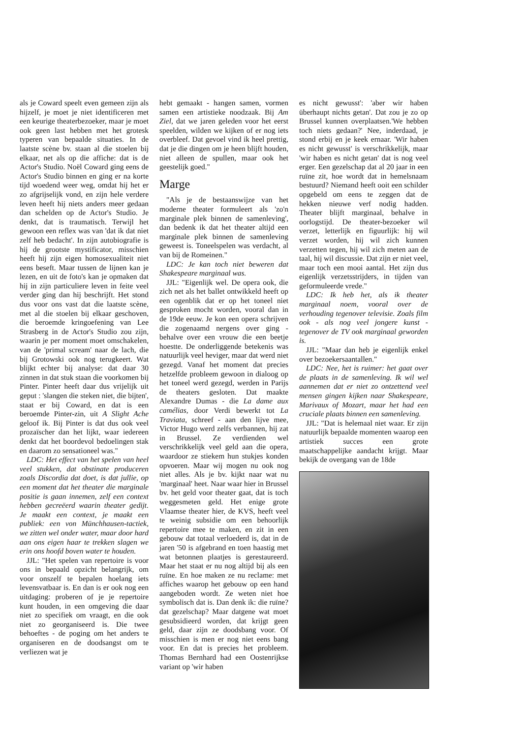als je Coward speelt even gemeen zijn als hijzelf, je moet je niet identificeren met een keurige theaterbezoeker, maar je moet ook geen last hebben met het grotesk typeren van bepaalde situaties. In de laatste scène bv. staan al die stoelen bij elkaar, net als op die affiche: dat is de Actor's Studio. Noël Coward ging eens de Actor's Studio binnen en ging er na korte tijd woedend weer weg, omdat hij het er zo afgrijselijk vond, en zijn hele verdere leven heeft hij niets anders meer gedaan dan schelden op de Actor's Studio. Je denkt, dat is traumatisch. Terwijl het gewoon een reflex was van 'dat ik dat niet zelf heb bedacht'. In zijn autobiografie is hij de grootste mystificator, misschien heeft hij zijn eigen homosexualiteit niet eens beseft. Maar tussen de lijnen kan je lezen, en uit de foto's kan je opmaken dat hij in zijn particuliere leven in feite veel verder ging dan hij beschrijft. Het stond dus voor ons vast dat die laatste scène, met al die stoelen bij elkaar geschoven, die beroemde kringoefening van Lee Strasberg in de Actor's Studio zou zijn, waarin je per moment moet omschakelen, van de 'primal scream' naar de lach, die bij Grotowski ook nog terugkeert. Wat blijkt echter bij analyse: dat daar 30 zinnen in dat stuk staan die voorkomen bij Pinter. Pinter heeft daar dus vrijelijk uit geput : 'slangen die steken niet, die bijten', staat er bij Coward, en dat is een beroemde Pinter-zin, uit A Slight Ache geloof ik. Bij Pinter is dat dus ook veel prozaïscher dan het lijkt, waar iedereen denkt dat het boordevol bedoelingen stak en daarom zo sensationeel was."
LDC: Het effect van het spelen van heel veel stukken, dat obstinate produceren zoals Discordia dat doet, is dat jullie, op een moment dat het theater die marginale positie is gaan innemen, zelf een context hebben gecreëerd waarin theater gedijt. Je maakt een context, je maakt een publiek: een von Münchhausen-tactiek, we zitten wel onder water, maar door hard aan ons eigen haar te trekken slagen we erin ons hoofd boven water te houden.
JJL: "Het spelen van repertoire is voor ons in bepaald opzicht belangrijk, om voor onszelf te bepalen hoelang iets levensvatbaar is. En dan is er ook nog een uitdaging: proberen of je je repertoire kunt houden, in een omgeving die daar niet zo specifiek om vraagt, en die ook niet zo georganiseerd is. Die twee behoeftes - de poging om het anders te organiseren en de doodsangst om te verliezen wat je
hebt gemaakt - hangen samen, vormen samen een artistieke noodzaak. Bij Am Ziel, dat we jaren geleden voor het eerst speelden, wilden we kijken of er nog iets overbleef. Dat gevoel vind ik heel prettig, dat je die dingen om je heen blijft houden, niet alleen de spullen, maar ook het geestelijk goed."
Marge
"Als je de bestaanswijze van het moderne theater formuleert als 'zo'n marginale plek binnen de samenleving', dan bedenk ik dat het theater altijd een marginale plek binnen de samenleving geweest is. Toneelspelen was verdacht, al van bij de Romeinen."
LDC: Je kan toch niet beweren dat Shakespeare marginaal was.
JJL: "Eigenlijk wel. De opera ook, die zich net als het ballet ontwikkeld heeft op een ogenblik dat er op het toneel niet gesproken mocht worden, vooral dan in de 19de eeuw. Je kon een opera schrijven die zogenaamd nergens over ging - behalve over een vrouw die een beetje hoestte. De onderliggende betekenis was natuurlijk veel heviger, maar dat werd niet gezegd. Vanaf het moment dat precies hetzelfde probleem gewoon in dialoog op het toneel werd gezegd, werden in Parijs de theaters gesloten. Dat maakte Alexandre Dumas - die La dame aux camélias, door Verdi bewerkt tot La Traviata, schreef - aan den lijve mee, Victor Hugo werd zelfs verbannen, hij zat in Brussel. Ze verdienden wel verschrikkelijk veel geld aan die opera, waardoor ze stiekem hun stukjes konden opvoeren. Maar wij mogen nu ook nog niet alles. Als je bv. kijkt naar wat nu 'marginaal' heet. Naar waar hier in Brussel bv. het geld voor theater gaat, dat is toch weggesmeten geld. Het enige grote Vlaamse theater hier, de KVS, heeft veel te weinig subsidie om een behoorlijk repertoire mee te maken, en zit in een gebouw dat totaal verloederd is, dat in de jaren '50 is afgebrand en toen haastig met wat betonnen plaatjes is gerestaureerd. Maar het staat er nu nog altijd bij als een ruïne. En hoe maken ze nu reclame: met affiches waarop het gebouw op een hand aangeboden wordt. Ze weten niet hoe symbolisch dat is. Dan denk ik: die ruïne? dat gezelschap? Maar datgene wat moet gesubsidieerd worden, dat krijgt geen geld, daar zijn ze doodsbang voor. Of misschien is men er nog niet eens bang voor. En dat is precies het probleem. Thomas Bernhard had een Oostenrijkse variant op 'wir haben
es nicht gewusst': 'aber wir haben überhaupt nichts getan'. Dat zou je zo op Brussel kunnen overplaatsen.'We hebben toch niets gedaan?' Nee, inderdaad, je stond erbij en je keek ernaar. 'Wir haben es nicht gewusst' is verschrikkelijk, maar 'wir haben es nicht getan' dat is nog veel erger. Een gezelschap dat al 20 jaar in een ruïne zit, hoe wordt dat in hemelsnaam bestuurd? Niemand heeft ooit een schilder opgebeld om eens te zeggen dat de hekken nieuwe verf nodig hadden. Theater blijft marginaal, behalve in oorlogstijd. De theater-bezoeker wil verzet, letterlijk en figuurlijk: hij wil verzet worden, hij wil zich kunnen verzetten tegen, hij wil zich meten aan de taal, hij wil discussie. Dat zijn er niet veel, maar toch een mooi aantal. Het zijn dus eigenlijk verzetsstrijders, in tijden van geformuleerde vrede."
LDC: Ik heb het, als ik theater marginaal noem, vooral over de verhouding tegenover televisie. Zoals film ook - als nog veel jongere kunst - tegenover de TV ook marginaal geworden is.
JJL: "Maar dan heb je eigenlijk enkel over bezoekersaantallen."
LDC: Nee, het is ruimer: het gaat over de plaats in de samenleving. Ik wil wel aannemen dat er niet zo ontzettend veel mensen gingen kijken naar Shakespeare, Marivaux of Mozart, maar het had een cruciale plaats binnen een samenleving.
JJL: "Dat is helemaal niet waar. Er zijn natuurlijk bepaalde momenten waarop een artistiek succes een grote maatschappelijke aandacht krijgt. Maar bekijk de overgang van de 18de